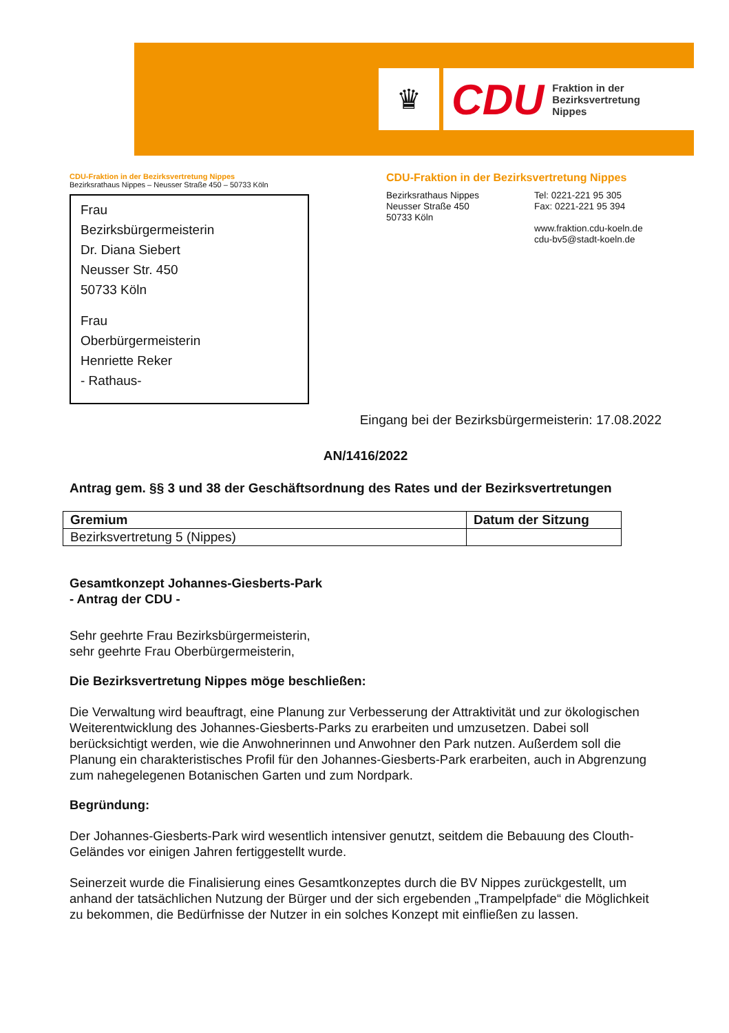♛
CDU
Fraktion in der
Bezirksvertretung
Nippes
CDU-Fraktion in der Bezirksvertretung Nippes
Bezirksrathaus Nippes – Neusser Straße 450 – 50733 Köln
Frau
Bezirksbürgermeisterin
Dr. Diana Siebert
Neusser Str. 450
50733 Köln
Frau
Oberbürgermeisterin
Henriette Reker
- Rathaus-
CDU-Fraktion in der Bezirksvertretung Nippes
Bezirksrathaus Nippes
Neusser Straße 450
50733 Köln
Tel: 0221-221 95 305
Fax: 0221-221 95 394
www.fraktion.cdu-koeln.de
cdu-bv5@stadt-koeln.de
Eingang bei der Bezirksbürgermeisterin: 17.08.2022
AN/1416/2022
Antrag gem. §§ 3 und 38 der Geschäftsordnung des Rates und der Bezirksvertretungen
| Gremium | Datum der Sitzung |
| --- | --- |
| Bezirksvertretung 5 (Nippes) | |
Gesamtkonzept Johannes-Giesberts-Park
- Antrag der CDU -
Sehr geehrte Frau Bezirksbürgermeisterin,
sehr geehrte Frau Oberbürgermeisterin,
Die Bezirksvertretung Nippes möge beschließen:
Die Verwaltung wird beauftragt, eine Planung zur Verbesserung der Attraktivität und zur ökologischen Weiterentwicklung des Johannes-Giesberts-Parks zu erarbeiten und umzusetzen. Dabei soll berücksichtigt werden, wie die Anwohnerinnen und Anwohner den Park nutzen. Außerdem soll die Planung ein charakteristisches Profil für den Johannes-Giesberts-Park erarbeiten, auch in Abgrenzung zum nahegelegenen Botanischen Garten und zum Nordpark.
Begründung:
Der Johannes-Giesberts-Park wird wesentlich intensiver genutzt, seitdem die Bebauung des Clouth-Geländes vor einigen Jahren fertiggestellt wurde.
Seinerzeit wurde die Finalisierung eines Gesamtkonzeptes durch die BV Nippes zurückgestellt, um anhand der tatsächlichen Nutzung der Bürger und der sich ergebenden „Trampelpfade“ die Möglichkeit zu bekommen, die Bedürfnisse der Nutzer in ein solches Konzept mit einfließen zu lassen.